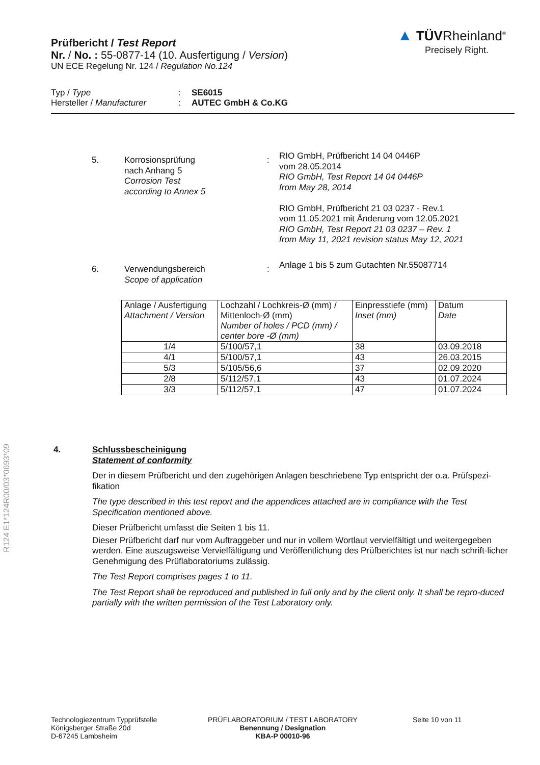▲ TÜVRheinland<sup>®</sup>
Precisely Right.
Prüfbericht / Test Report
Nr. / No. : 55-0877-14 (10. Ausfertigung / Version)
UN ECE Regelung Nr. 124 / Regulation No.124
Typ / Type: SE6015
Hersteller / Manufacturer: AUTEC GmbH & Co.KG
5. Korrosionsprüfung
nach Anhang 5
Corrosion Test
according to Annex 5
:
RIO GmbH, Prüfbericht 14 04 0446P
vom 28.05.2014
RIO GmbH, Test Report 14 04 0446P
from May 28, 2014
RIO GmbH, Prüfbericht 21 03 0237 - Rev.1
vom 11.05.2021 mit Änderung vom 12.05.2021
RIO GmbH, Test Report 21 03 0237 – Rev. 1
from May 11, 2021 revision status May 12, 2021
6. Verwendungsbereich
Scope of application
:
Anlage 1 bis 5 zum Gutachten Nr.55087714
| Anlage / Ausfertigung Attachment / Version | Lochzahl / Lochkreis-Ø (mm) / Mittenloch-Ø (mm) Number of holes / PCD (mm) / center bore -Ø (mm) | Einpresstiefe (mm) Inset (mm) | Datum Date |
| --- | --- | --- | --- |
| 1/4 | 5/100/57,1 | 38 | 03.09.2018 |
| 4/1 | 5/100/57,1 | 43 | 26.03.2015 |
| 5/3 | 5/105/56,6 | 37 | 02.09.2020 |
| 2/8 | 5/112/57,1 | 43 | 01.07.2024 |
| 3/3 | 5/112/57,1 | 47 | 01.07.2024 |
R124 E1*124R00/03*0693*09
4. Schlussbescheinigung
Statement of conformity
Der in diesem Prüfbericht und den zugehörigen Anlagen beschriebene Typ entspricht der o.a. Prüfspezi-fikation
The type described in this test report and the appendices attached are in compliance with the Test Specification mentioned above.
Dieser Prüfbericht umfasst die Seiten 1 bis 11.
Dieser Prüfbericht darf nur vom Auftraggeber und nur in vollem Wortlaut vervielfältigt und weitergegeben werden. Eine auszugsweise Vervielfältigung und Veröffentlichung des Prüfberichtes ist nur nach schrift-licher Genehmigung des Prüflaboratoriums zulässig.
The Test Report comprises pages 1 to 11.
The Test Report shall be reproduced and published in full only and by the client only. It shall be repro-duced partially with the written permission of the Test Laboratory only.
Technologiezentrum Typprüfstelle
Königsberger Straße 20d
D-67245 Lambsheim
PRÜFLABORATORIUM / TEST LABORATORY
Benennung / Designation
KBA-P 00010-96
Seite 10 von 11